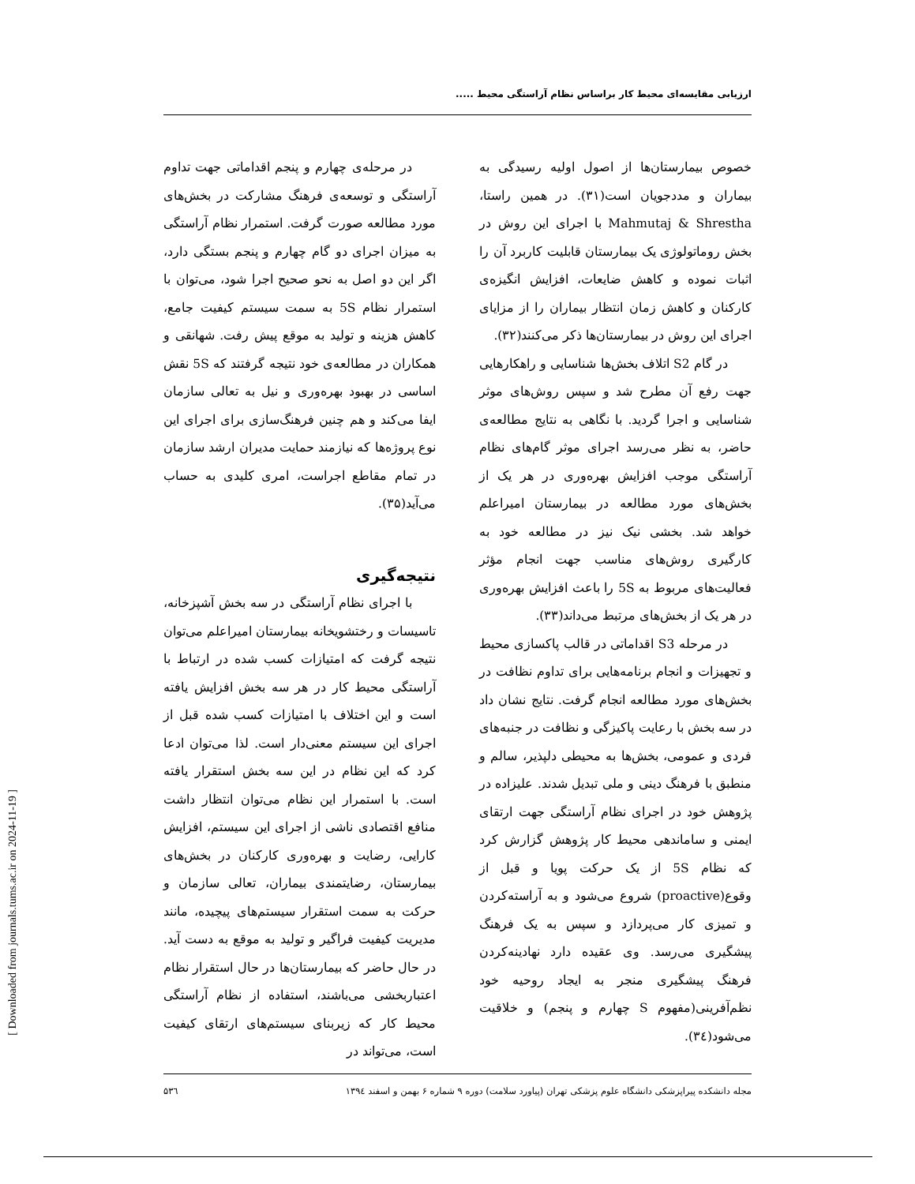[ Downloaded from journals.tums.ac.ir on 2024-11-19 ]
ارزیابی مقایسه‌ای محیط کار براساس نظام آراستگی محیط .....
خصوص بیمارستان‌ها از اصول اولیه رسیدگی به بیماران و مددجویان است(۳۱). در همین راستا، Mahmutaj & Shrestha با اجرای این روش در بخش روماتولوژی یک بیمارستان قابلیت کاربرد آن را اثبات نموده و کاهش ضایعات، افزایش انگیزه‌ی کارکنان و کاهش زمان انتظار بیماران را از مزایای اجرای این روش در بیمارستان‌ها ذکر می‌کنند(۳۲).
در گام S2 اتلاف بخش‌ها شناسایی و راهکارهایی جهت رفع آن مطرح شد و سپس روش‌های موثر شناسایی و اجرا گردید. با نگاهی به نتایج مطالعه‌ی حاضر، به نظر می‌رسد اجرای موثر گام‌های نظام آراستگی موجب افزایش بهره‌وری در هر یک از بخش‌های مورد مطالعه در بیمارستان امیراعلم خواهد شد. بخشی نیک نیز در مطالعه خود به کارگیری روش‌های مناسب جهت انجام مؤثر فعالیت‌های مربوط به 5S را باعث افزایش بهره‌وری در هر یک از بخش‌های مرتبط می‌داند(۳۳).
در مرحله S3 اقداماتی در قالب پاکسازی محیط و تجهیزات و انجام برنامه‌هایی برای تداوم نظافت در بخش‌های مورد مطالعه انجام گرفت. نتایج نشان داد در سه بخش با رعایت پاکیزگی و نظافت در جنبه‌های فردی و عمومی، بخش‌ها به محیطی دلپذیر، سالم و منطبق با فرهنگ دینی و ملی تبدیل شدند. علیزاده در پژوهش خود در اجرای نظام آراستگی جهت ارتقای ایمنی و ساماندهی محیط کار پژوهش گزارش کرد که نظام 5S از یک حرکت پویا و قبل از وقوع(proactive) شروع می‌شود و به آراسته‌کردن و تمیزی کار می‌پردازد و سپس به یک فرهنگ پیشگیری می‌رسد. وی عقیده دارد نهادینه‌کردن فرهنگ پیشگیری منجر به ایجاد روحیه خود نظم‌آفرینی(مفهوم S چهارم و پنجم) و خلاقیت می‌شود(۳٤).
در مرحله‌ی چهارم و پنجم اقداماتی جهت تداوم آراستگی و توسعه‌ی فرهنگ مشارکت در بخش‌های مورد مطالعه صورت گرفت. استمرار نظام آراستگی به میزان اجرای دو گام چهارم و پنجم بستگی دارد، اگر این دو اصل به نحو صحیح اجرا شود، می‌توان با استمرار نظام 5S به سمت سیستم کیفیت جامع، کاهش هزینه و تولید به موقع پیش رفت. شهانقی و همکاران در مطالعه‌ی خود نتیجه گرفتند که 5S نقش اساسی در بهبود بهره‌وری و نیل به تعالی سازمان ایفا می‌کند و هم چنین فرهنگ‌سازی برای اجرای این نوع پروژه‌ها که نیازمند حمایت مدیران ارشد سازمان در تمام مقاطع اجراست، امری کلیدی به حساب می‌آید(۳۵).
نتیجه‌گیری
با اجرای نظام آراستگی در سه بخش آشپزخانه، تاسیسات و رختشویخانه بیمارستان امیراعلم می‌توان نتیجه گرفت که امتیازات کسب شده در ارتباط با آراستگی محیط کار در هر سه بخش افزایش یافته است و این اختلاف با امتیازات کسب شده قبل از اجرای این سیستم معنی‌دار است. لذا می‌توان ادعا کرد که این نظام در این سه بخش استقرار یافته است. با استمرار این نظام می‌توان انتظار داشت منافع اقتصادی ناشی از اجرای این سیستم، افزایش کارایی، رضایت و بهره‌وری کارکنان در بخش‌های بیمارستان، رضایتمندی بیماران، تعالی سازمان و حرکت به سمت استقرار سیستم‌های پیچیده، مانند مدیریت کیفیت فراگیر و تولید به موقع به دست آید. در حال حاضر که بیمارستان‌ها در حال استقرار نظام اعتباربخشی می‌باشند، استفاده از نظام آراستگی محیط کار که زیربنای سیستم‌های ارتقای کیفیت است، می‌تواند در
مجله دانشکده پیراپزشکی دانشگاه علوم پزشکی تهران (پیاورد سلامت) دوره ۹ شماره ۶ بهمن و اسفند ۱۳۹٤ ۵۳٦